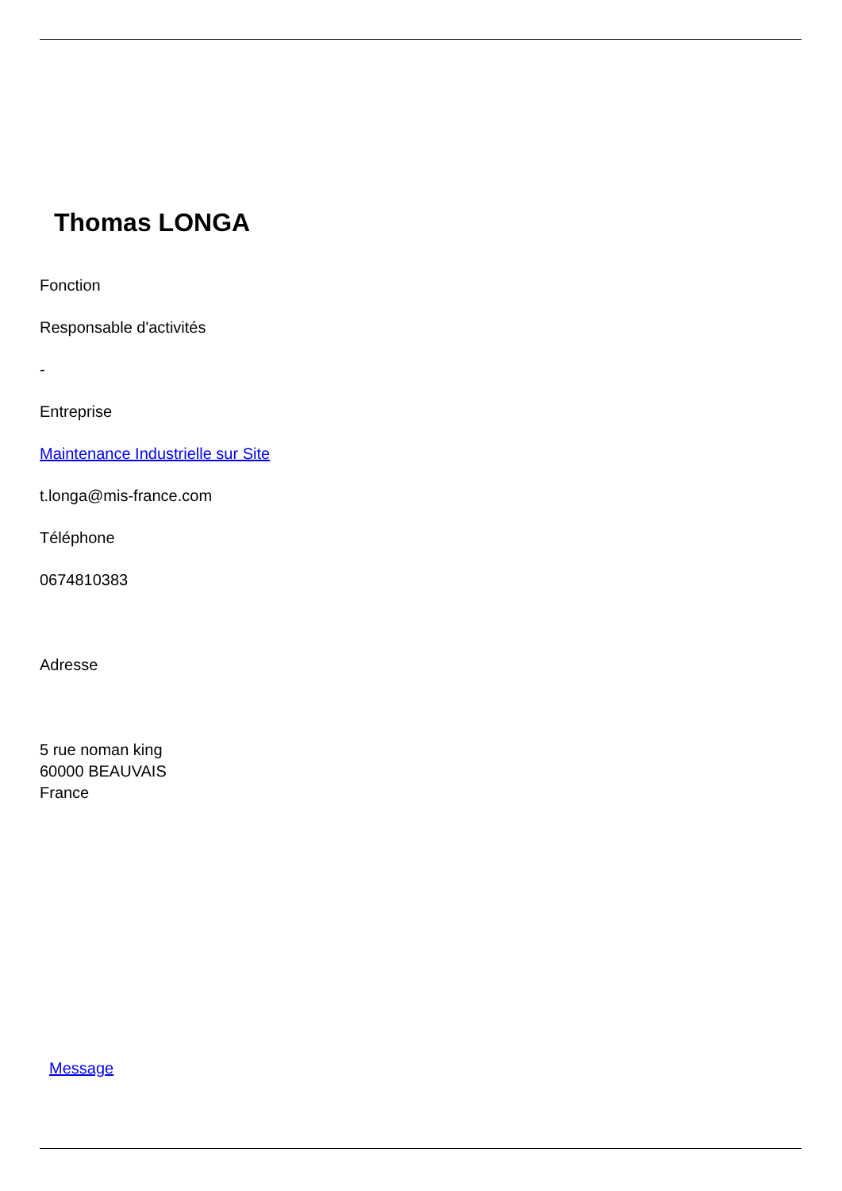Thomas LONGA
Fonction
Responsable d'activités
-
Entreprise
Maintenance Industrielle sur Site
t.longa@mis-france.com
Téléphone
0674810383
Adresse
5 rue noman king
60000 BEAUVAIS
France
Message